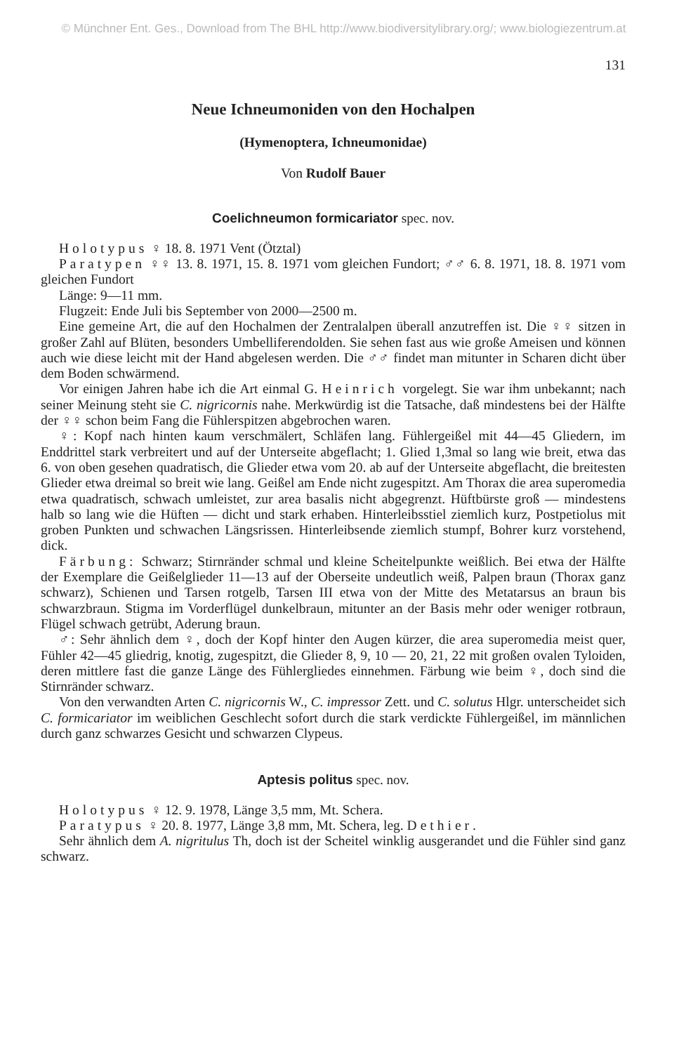© Münchner Ent. Ges., Download from The BHL http://www.biodiversitylibrary.org/; www.biologiezentrum.at
131
Neue Ichneumoniden von den Hochalpen
(Hymenoptera, Ichneumonidae)
Von Rudolf Bauer
Coelichneumon formicariator spec. nov.
Holotypus ♀ 18. 8. 1971 Vent (Ötztal)
Paratypen ♀♀ 13. 8. 1971, 15. 8. 1971 vom gleichen Fundort; ♂♂ 6. 8. 1971, 18. 8. 1971 vom gleichen Fundort
Länge: 9—11 mm.
Flugzeit: Ende Juli bis September von 2000—2500 m.
Eine gemeine Art, die auf den Hochalmen der Zentralalpen überall anzutreffen ist. Die ♀♀ sitzen in großer Zahl auf Blüten, besonders Umbelliferendolden. Sie sehen fast aus wie große Ameisen und können auch wie diese leicht mit der Hand abgelesen werden. Die ♂♂ findet man mitunter in Scharen dicht über dem Boden schwärmend.
Vor einigen Jahren habe ich die Art einmal G. Heinrich vorgelegt. Sie war ihm unbekannt; nach seiner Meinung steht sie C. nigricornis nahe. Merkwürdig ist die Tatsache, daß mindestens bei der Hälfte der ♀♀ schon beim Fang die Fühlerspitzen abgebrochen waren.
♀: Kopf nach hinten kaum verschmälert, Schläfen lang. Fühlergeißel mit 44—45 Gliedern, im Enddrittel stark verbreitert und auf der Unterseite abgeflacht; 1. Glied 1,3mal so lang wie breit, etwa das 6. von oben gesehen quadratisch, die Glieder etwa vom 20. ab auf der Unterseite abgeflacht, die breitesten Glieder etwa dreimal so breit wie lang. Geißel am Ende nicht zugespitzt. Am Thorax die area superomedia etwa quadratisch, schwach umleistet, zur area basalis nicht abgegrenzt. Hüftbürste groß — mindestens halb so lang wie die Hüften — dicht und stark erhaben. Hinterleibsstiel ziemlich kurz, Postpetiolus mit groben Punkten und schwachen Längsrissen. Hinterleibsende ziemlich stumpf, Bohrer kurz vorstehend, dick.
Färbung: Schwarz; Stirnränder schmal und kleine Scheitelpunkte weißlich. Bei etwa der Hälfte der Exemplare die Geißelglieder 11—13 auf der Oberseite undeutlich weiß, Palpen braun (Thorax ganz schwarz), Schienen und Tarsen rotgelb, Tarsen III etwa von der Mitte des Metatarsus an braun bis schwarzbraun. Stigma im Vorderflügel dunkelbraun, mitunter an der Basis mehr oder weniger rotbraun, Flügel schwach getrübt, Aderung braun.
♂: Sehr ähnlich dem ♀, doch der Kopf hinter den Augen kürzer, die area superomedia meist quer, Fühler 42—45 gliedrig, knotig, zugespitzt, die Glieder 8, 9, 10 — 20, 21, 22 mit großen ovalen Tyloiden, deren mittlere fast die ganze Länge des Fühlergliedes einnehmen. Färbung wie beim ♀, doch sind die Stirnränder schwarz.
Von den verwandten Arten C. nigricornis W., C. impressor Zett. und C. solutus Hlgr. unterscheidet sich C. formicariator im weiblichen Geschlecht sofort durch die stark verdickte Fühlergeißel, im männlichen durch ganz schwarzes Gesicht und schwarzen Clypeus.
Aptesis politus spec. nov.
Holotypus ♀ 12. 9. 1978, Länge 3,5 mm, Mt. Schera.
Paratypus ♀ 20. 8. 1977, Länge 3,8 mm, Mt. Schera, leg. Dethier.
Sehr ähnlich dem A. nigritulus Th, doch ist der Scheitel winklig ausgerandet und die Fühler sind ganz schwarz.